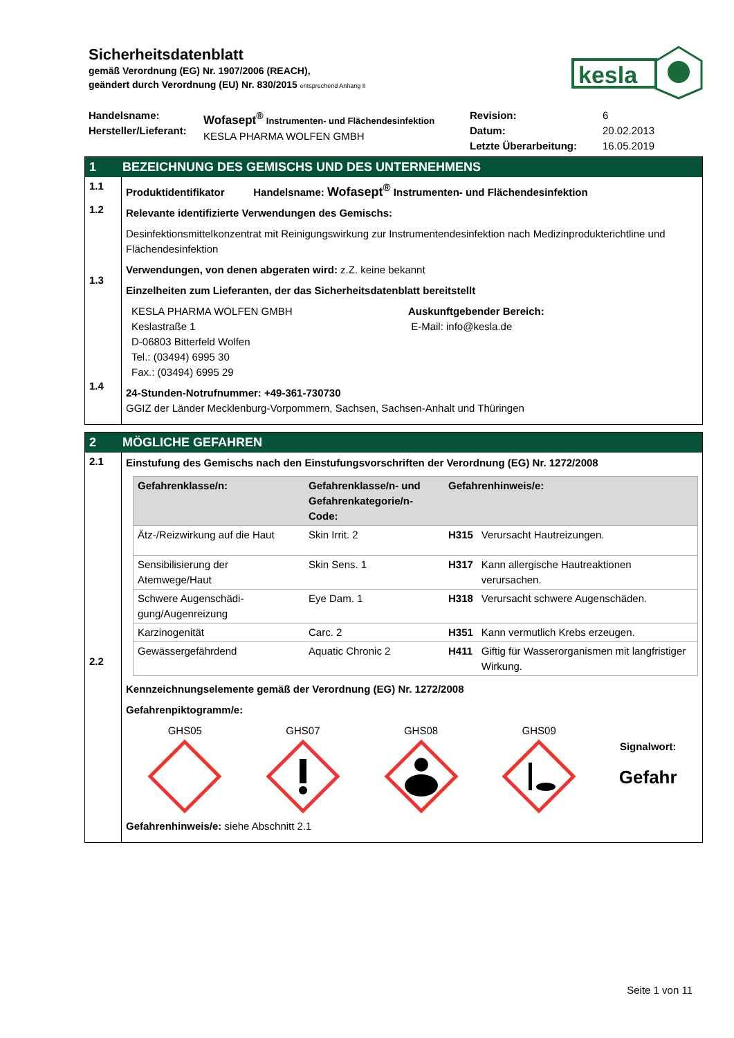Sicherheitsdatenblatt
gemäß Verordnung (EG) Nr. 1907/2006 (REACH),
geändert durch Verordnung (EU) Nr. 830/2015 entsprechend Anhang II
kesla
Handelsname:
Hersteller/Lieferant:
Wofasept<sup>®</sup> Instrumenten- und Flächendesinfektion
KESLA PHARMA WOLFEN GMBH
Revision:
Datum:
Letzte Überarbeitung:
6
20.02.2013
16.05.2019
1 BEZEICHNUNG DES GEMISCHS UND DES UNTERNEHMENS
1.1
1.2
1.3
1.4
Produktidentifikator Handelsname: Wofasept<sup>®</sup> Instrumenten- und Flächendesinfektion
Relevante identifizierte Verwendungen des Gemischs:
Desinfektionsmittelkonzentrat mit Reinigungswirkung zur Instrumentendesinfektion nach Medizinprodukterichtline und Flächendesinfektion
Verwendungen, von denen abgeraten wird: z.Z. keine bekannt
Einzelheiten zum Lieferanten, der das Sicherheitsdatenblatt bereitstellt
KESLA PHARMA WOLFEN GMBH
Keslastraße 1
D-06803 Bitterfeld Wolfen
Tel.: (03494) 6995 30
Fax.: (03494) 6995 29
Auskunftgebender Bereich:
E-Mail: info@kesla.de
24-Stunden-Notrufnummer: +49-361-730730
GGIZ der Länder Mecklenburg-Vorpommern, Sachsen, Sachsen-Anhalt und Thüringen
2 MÖGLICHE GEFAHREN
2.1
2.2
Einstufung des Gemischs nach den Einstufungsvorschriften der Verordnung (EG) Nr. 1272/2008
| Gefahrenklasse/n: | Gefahrenklasse/n- und Gefahrenkategorie/n-Code: | Gefahrenhinweis/e: | |
| --- | --- | --- | --- |
| Ätz-/Reizwirkung auf die Haut | Skin Irrit. 2 | H315 | Verursacht Hautreizungen. |
| Sensibilisierung der Atemwege/Haut | Skin Sens. 1 | H317 | Kann allergische Hautreaktionen verursachen. |
| Schwere Augenschädi-gung/Augenreizung | Eye Dam. 1 | H318 | Verursacht schwere Augenschäden. |
| Karzinogenität | Carc. 2 | H351 | Kann vermutlich Krebs erzeugen. |
| Gewässergefährdend | Aquatic Chronic 2 | H411 | Giftig für Wasserorganismen mit langfristiger Wirkung. |
Kennzeichnungselemente gemäß der Verordnung (EG) Nr. 1272/2008
Gefahrenpiktogramm/e:
GHS05
GHS07
GHS08
GHS09
Signalwort:
Gefahr
Gefahrenhinweis/e: siehe Abschnitt 2.1
Seite 1 von 11